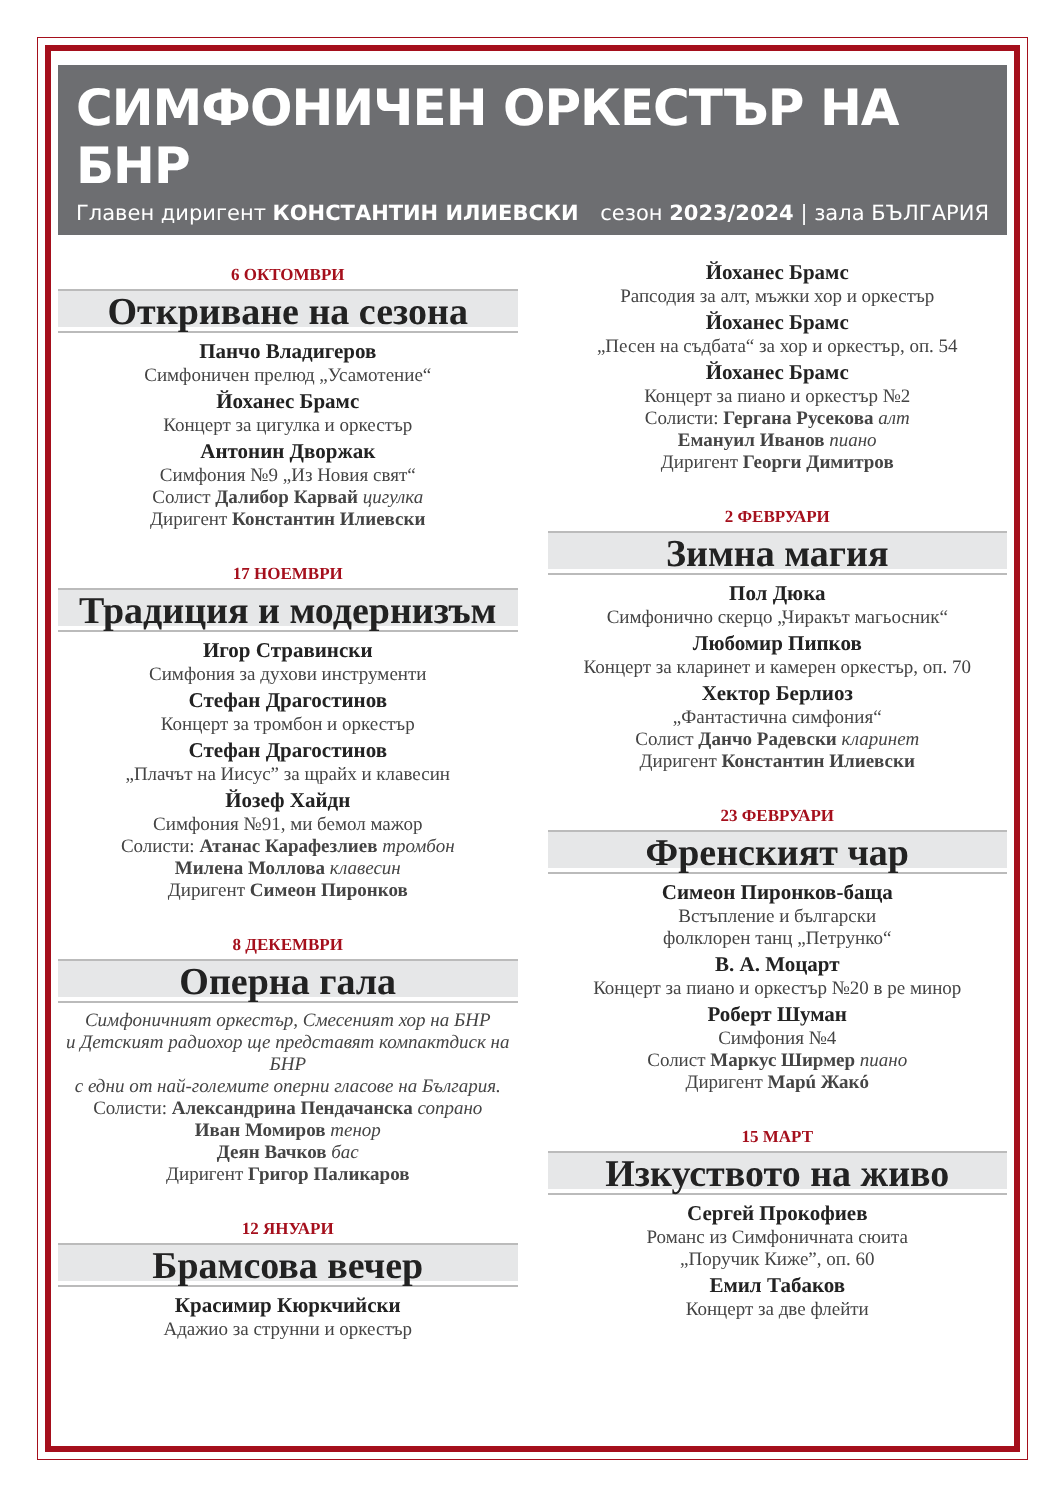СИМФОНИЧЕН ОРКЕСТЪР НА БНР
Главен диригент КОНСТАНТИН ИЛИЕВСКИ сезон 2023/2024 | зала БЪЛГАРИЯ
6 ОКТОМВРИ
Откриване на сезона
Панчо Владигеров
Симфоничен прелюд „Усамотение“
Йоханес Брамс
Концерт за цигулка и оркестър
Антонин Дворжак
Симфония №9 „Из Новия свят“
Солист Далибор Карвай цигулка
Диригент Константин Илиевски
17 НОЕМВРИ
Традиция и модернизъм
Игор Стравински
Симфония за духови инструменти
Стефан Драгостинов
Концерт за тромбон и оркестър
Стефан Драгостинов
„Плачът на Иисус” за щрайх и клавесин
Йозеф Хайдн
Симфония №91, ми бемол мажор
Солисти: Атанас Карафезлиев тромбон
Милена Моллова клавесин
Диригент Симеон Пиронков
8 ДЕКЕМВРИ
Оперна гала
Симфоничният оркестър, Смесеният хор на БНР
и Детският радиохор ще представят компактдиск на БНР
с едни от най-големите оперни гласове на България.
Солисти: Александрина Пендачанска сопрано
Иван Момиров тенор
Деян Вачков бас
Диригент Григор Паликаров
12 ЯНУАРИ
Брамсова вечер
Красимир Кюркчийски
Адажио за струнни и оркестър
Йоханес Брамс
Рапсодия за алт, мъжки хор и оркестър
Йоханес Брамс
„Песен на съдбата“ за хор и оркестър, оп. 54
Йоханес Брамс
Концерт за пиано и оркестър №2
Солисти: Гергана Русекова алт
Емануил Иванов пиано
Диригент Георги Димитров
2 ФЕВРУАРИ
Зимна магия
Пол Дюка
Симфонично скерцо „Чиракът магьосник“
Любомир Пипков
Концерт за кларинет и камерен оркестър, оп. 70
Хектор Берлиоз
„Фантастична симфония“
Солист Данчо Радевски кларинет
Диригент Константин Илиевски
23 ФЕВРУАРИ
Френският чар
Симеон Пиронков-баща
Встъпление и български
фолклорен танц „Петрунко“
В. А. Моцарт
Концерт за пиано и оркестър №20 в ре минор
Роберт Шуман
Симфония №4
Солист Маркус Ширмер пиано
Диригент Марú Жакó
15 МАРТ
Изкуството на живо
Сергей Прокофиев
Романс из Симфоничната сюита
„Поручик Киже”, оп. 60
Емил Табаков
Концерт за две флейти